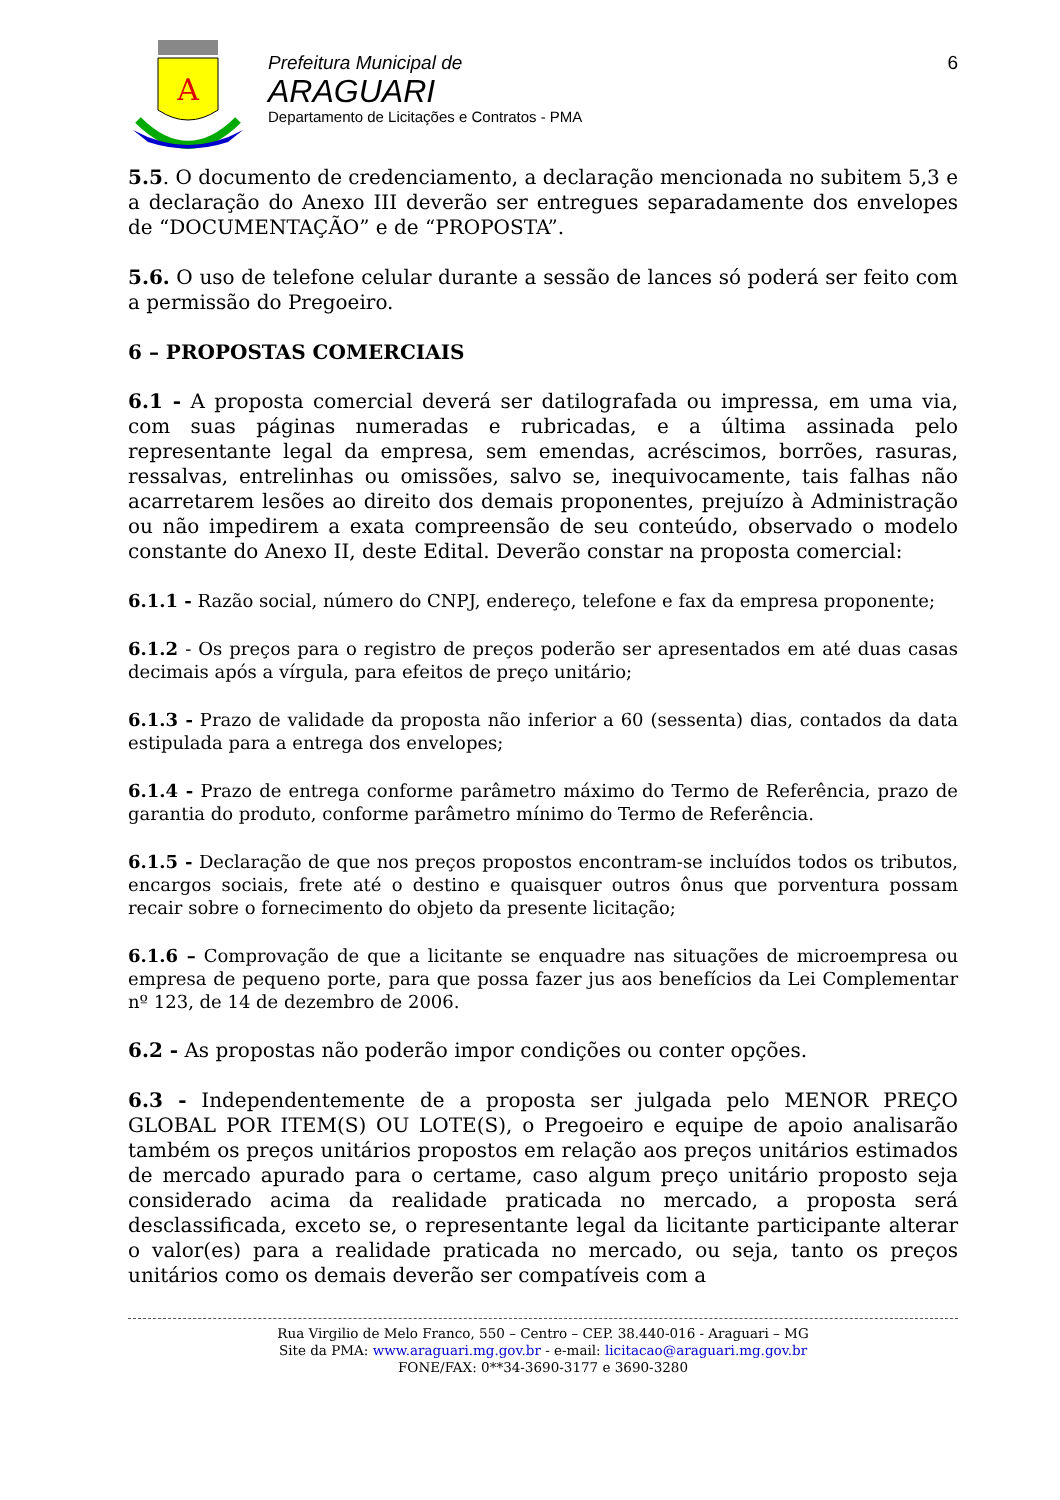A
Prefeitura Municipal de
ARAGUARI
Departamento de Licitações e Contratos - PMA
6
5.5. O documento de credenciamento, a declaração mencionada no subitem 5,3 e a declaração do Anexo III deverão ser entregues separadamente dos envelopes de “DOCUMENTAÇÃO” e de “PROPOSTA”.
5.6. O uso de telefone celular durante a sessão de lances só poderá ser feito com a permissão do Pregoeiro.
6 – PROPOSTAS COMERCIAIS
6.1 - A proposta comercial deverá ser datilografada ou impressa, em uma via, com suas páginas numeradas e rubricadas, e a última assinada pelo representante legal da empresa, sem emendas, acréscimos, borrões, rasuras, ressalvas, entrelinhas ou omissões, salvo se, inequivocamente, tais falhas não acarretarem lesões ao direito dos demais proponentes, prejuízo à Administração ou não impedirem a exata compreensão de seu conteúdo, observado o modelo constante do Anexo II, deste Edital. Deverão constar na proposta comercial:
6.1.1 - Razão social, número do CNPJ, endereço, telefone e fax da empresa proponente;
6.1.2 - Os preços para o registro de preços poderão ser apresentados em até duas casas decimais após a vírgula, para efeitos de preço unitário;
6.1.3 - Prazo de validade da proposta não inferior a 60 (sessenta) dias, contados da data estipulada para a entrega dos envelopes;
6.1.4 - Prazo de entrega conforme parâmetro máximo do Termo de Referência, prazo de garantia do produto, conforme parâmetro mínimo do Termo de Referência.
6.1.5 - Declaração de que nos preços propostos encontram-se incluídos todos os tributos, encargos sociais, frete até o destino e quaisquer outros ônus que porventura possam recair sobre o fornecimento do objeto da presente licitação;
6.1.6 – Comprovação de que a licitante se enquadre nas situações de microempresa ou empresa de pequeno porte, para que possa fazer jus aos benefícios da Lei Complementar nº 123, de 14 de dezembro de 2006.
6.2 - As propostas não poderão impor condições ou conter opções.
6.3 - Independentemente de a proposta ser julgada pelo MENOR PREÇO GLOBAL POR ITEM(S) OU LOTE(S), o Pregoeiro e equipe de apoio analisarão também os preços unitários propostos em relação aos preços unitários estimados de mercado apurado para o certame, caso algum preço unitário proposto seja considerado acima da realidade praticada no mercado, a proposta será desclassificada, exceto se, o representante legal da licitante participante alterar o valor(es) para a realidade praticada no mercado, ou seja, tanto os preços unitários como os demais deverão ser compatíveis com a
Rua Virgilio de Melo Franco, 550 – Centro – CEP. 38.440-016 - Araguari – MG
Site da PMA: www.araguari.mg.gov.br - e-mail: licitacao@araguari.mg.gov.br
FONE/FAX: 0**34-3690-3177 e 3690-3280